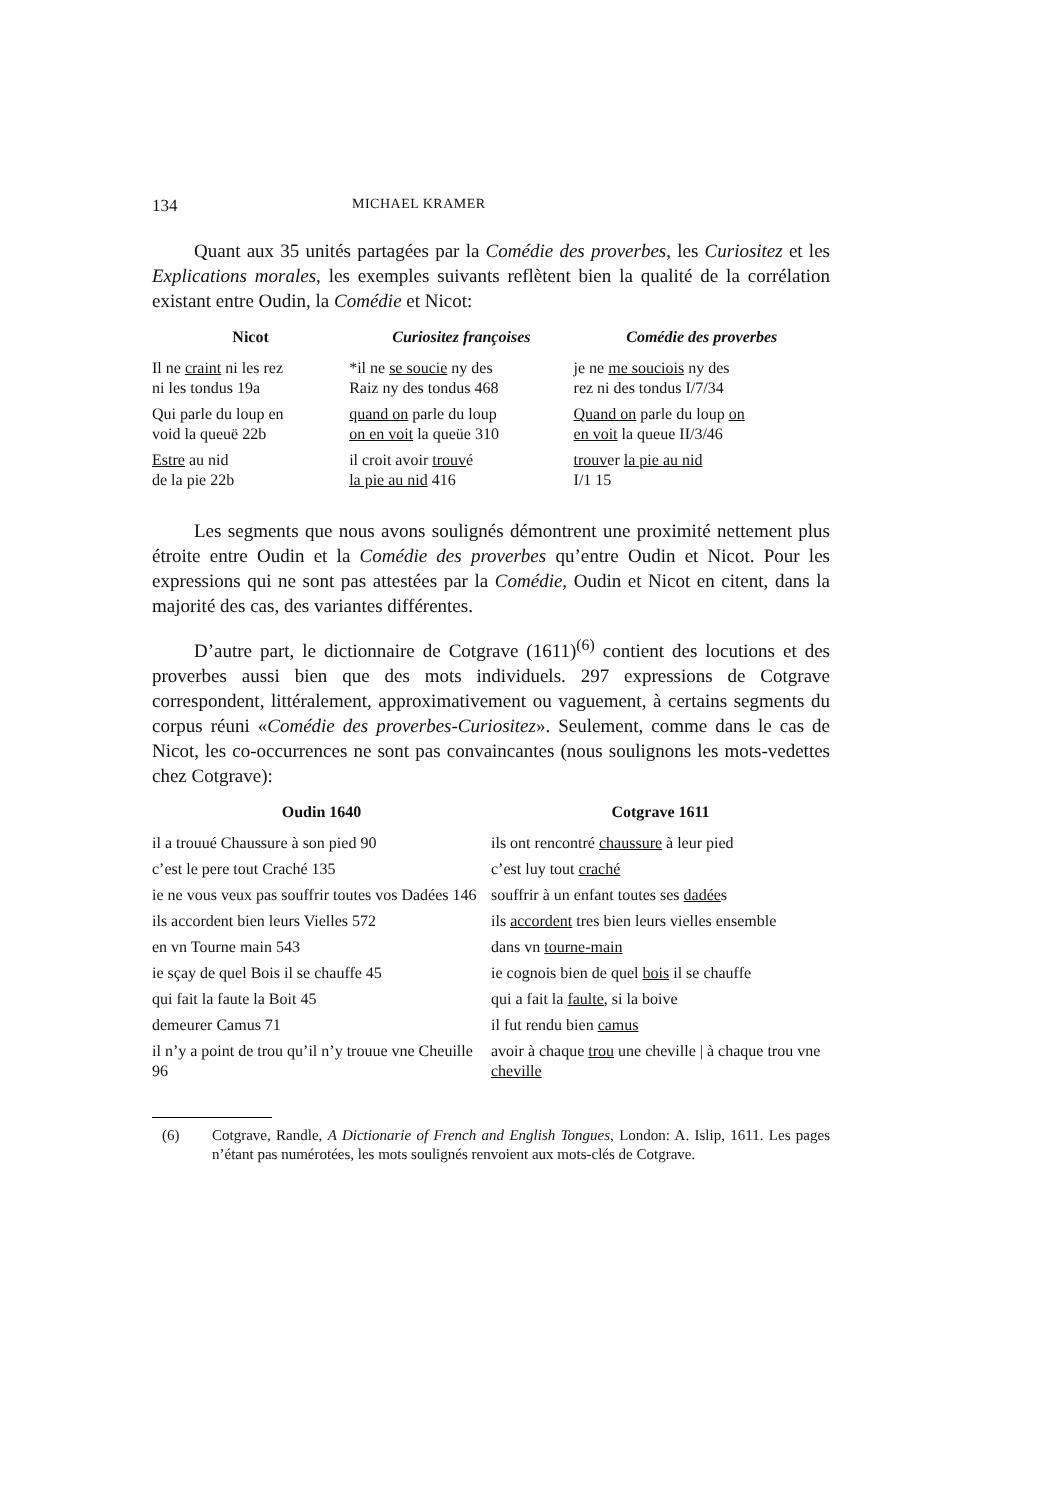134 MICHAEL KRAMER
Quant aux 35 unités partagées par la Comédie des proverbes, les Curiositez et les Explications morales, les exemples suivants reflètent bien la qualité de la corrélation existant entre Oudin, la Comédie et Nicot:
| Nicot | Curiositez françoises | Comédie des proverbes |
| --- | --- | --- |
| Il ne craint ni les rez ni les tondus 19a | *il ne se soucie ny des Raiz ny des tondus 468 | je ne me souciois ny des rez ni des tondus I/7/34 |
| Qui parle du loup en void la queuë 22b | quand on parle du loup on en voit la queüe 310 | Quand on parle du loup on en voit la queue II/3/46 |
| Estre au nid de la pie 22b | il croit avoir trouv é la pie au nid 416 | trouv er la pie au nid I/1 15 |
Les segments que nous avons soulignés démontrent une proximité nettement plus étroite entre Oudin et la Comédie des proverbes qu’entre Oudin et Nicot. Pour les expressions qui ne sont pas attestées par la Comédie, Oudin et Nicot en citent, dans la majorité des cas, des variantes différentes.
D’autre part, le dictionnaire de Cotgrave (1611)<sup>(6)</sup> contient des locutions et des proverbes aussi bien que des mots individuels. 297 expressions de Cotgrave correspondent, littéralement, approximativement ou vaguement, à certains segments du corpus réuni «Comédie des proverbes-Curiositez». Seulement, comme dans le cas de Nicot, les co-occurrences ne sont pas convaincantes (nous soulignons les mots-vedettes chez Cotgrave):
| Oudin 1640 | Cotgrave 1611 |
| --- | --- |
| il a trouué Chaussure à son pied 90 | ils ont rencontré chaussure à leur pied |
| c’est le pere tout Craché 135 | c’est luy tout craché |
| ie ne vous veux pas souffrir toutes vos Dadées 146 | souffrir à un enfant toutes ses dadée s |
| ils accordent bien leurs Vielles 572 | ils accordent tres bien leurs vielles ensemble |
| en vn Tourne main 543 | dans vn tourne-main |
| ie sçay de quel Bois il se chauffe 45 | ie cognois bien de quel bois il se chauffe |
| qui fait la faute la Boit 45 | qui a fait la faulte , si la boive |
| demeurer Camus 71 | il fut rendu bien camus |
| il n’y a point de trou qu’il n’y trouue vne Cheuille 96 | avoir à chaque trou une cheville / à chaque trou vne cheville |
(6) Cotgrave, Randle, A Dictionarie of French and English Tongues, London: A. Islip, 1611. Les pages n’étant pas numérotées, les mots soulignés renvoient aux mots-clés de Cotgrave.